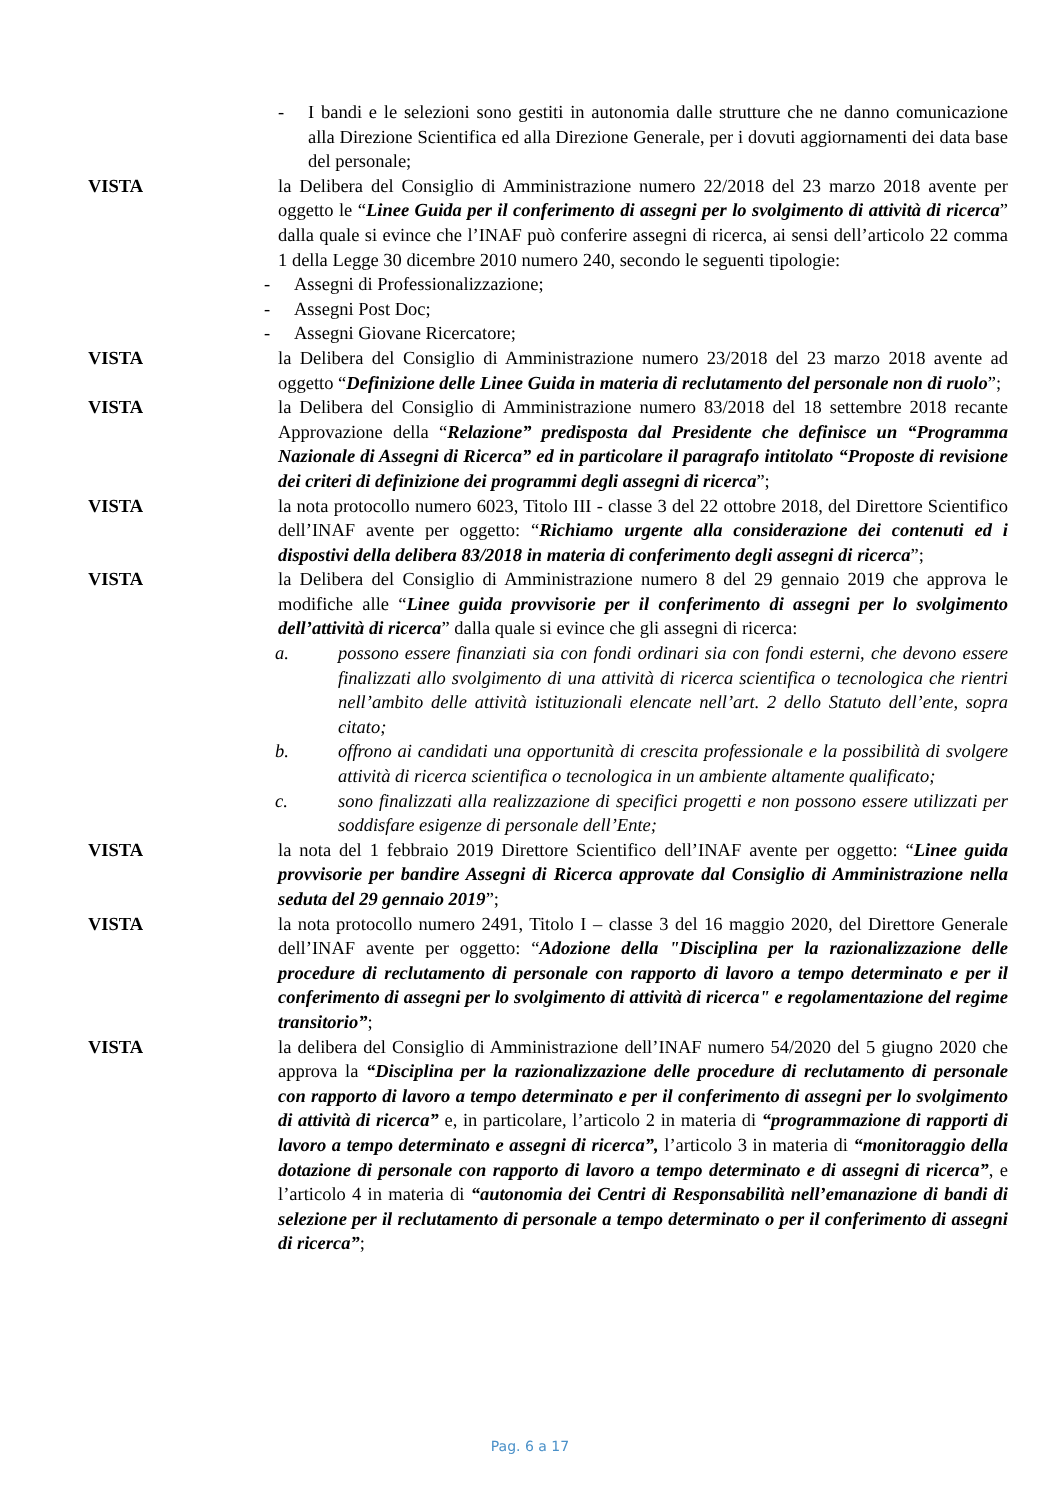- I bandi e le selezioni sono gestiti in autonomia dalle strutture che ne danno comunicazione alla Direzione Scientifica ed alla Direzione Generale, per i dovuti aggiornamenti dei data base del personale;
VISTA la Delibera del Consiglio di Amministrazione numero 22/2018 del 23 marzo 2018 avente per oggetto le “Linee Guida per il conferimento di assegni per lo svolgimento di attività di ricerca” dalla quale si evince che l’INAF può conferire assegni di ricerca, ai sensi dell’articolo 22 comma 1 della Legge 30 dicembre 2010 numero 240, secondo le seguenti tipologie:
- Assegni di Professionalizzazione;
- Assegni Post Doc;
- Assegni Giovane Ricercatore;
VISTA la Delibera del Consiglio di Amministrazione numero 23/2018 del 23 marzo 2018 avente ad oggetto “Definizione delle Linee Guida in materia di reclutamento del personale non di ruolo”;
VISTA la Delibera del Consiglio di Amministrazione numero 83/2018 del 18 settembre 2018 recante Approvazione della “Relazione” predisposta dal Presidente che definisce un “Programma Nazionale di Assegni di Ricerca” ed in particolare il paragrafo intitolato “Proposte di revisione dei criteri di definizione dei programmi degli assegni di ricerca”;
VISTA la nota protocollo numero 6023, Titolo III - classe 3 del 22 ottobre 2018, del Direttore Scientifico dell’INAF avente per oggetto: “Richiamo urgente alla considerazione dei contenuti ed i dispostivi della delibera 83/2018 in materia di conferimento degli assegni di ricerca”;
VISTA la Delibera del Consiglio di Amministrazione numero 8 del 29 gennaio 2019 che approva le modifiche alle “Linee guida provvisorie per il conferimento di assegni per lo svolgimento dell’attività di ricerca” dalla quale si evince che gli assegni di ricerca:
a. possono essere finanziati sia con fondi ordinari sia con fondi esterni, che devono essere finalizzati allo svolgimento di una attività di ricerca scientifica o tecnologica che rientri nell’ambito delle attività istituzionali elencate nell’art. 2 dello Statuto dell’ente, sopra citato;
b. offrono ai candidati una opportunità di crescita professionale e la possibilità di svolgere attività di ricerca scientifica o tecnologica in un ambiente altamente qualificato;
c. sono finalizzati alla realizzazione di specifici progetti e non possono essere utilizzati per soddisfare esigenze di personale dell’Ente;
VISTA la nota del 1 febbraio 2019 Direttore Scientifico dell’INAF avente per oggetto: “Linee guida provvisorie per bandire Assegni di Ricerca approvate dal Consiglio di Amministrazione nella seduta del 29 gennaio 2019”;
VISTA la nota protocollo numero 2491, Titolo I – classe 3 del 16 maggio 2020, del Direttore Generale dell’INAF avente per oggetto: “Adozione della "Disciplina per la razionalizzazione delle procedure di reclutamento di personale con rapporto di lavoro a tempo determinato e per il conferimento di assegni per lo svolgimento di attività di ricerca" e regolamentazione del regime transitorio”;
VISTA la delibera del Consiglio di Amministrazione dell’INAF numero 54/2020 del 5 giugno 2020 che approva la “Disciplina per la razionalizzazione delle procedure di reclutamento di personale con rapporto di lavoro a tempo determinato e per il conferimento di assegni per lo svolgimento di attività di ricerca” e, in particolare, l’articolo 2 in materia di “programmazione di rapporti di lavoro a tempo determinato e assegni di ricerca”, l’articolo 3 in materia di “monitoraggio della dotazione di personale con rapporto di lavoro a tempo determinato e di assegni di ricerca”, e l’articolo 4 in materia di “autonomia dei Centri di Responsabilità nell’emanazione di bandi di selezione per il reclutamento di personale a tempo determinato o per il conferimento di assegni di ricerca”;
Pag. 6 a 17